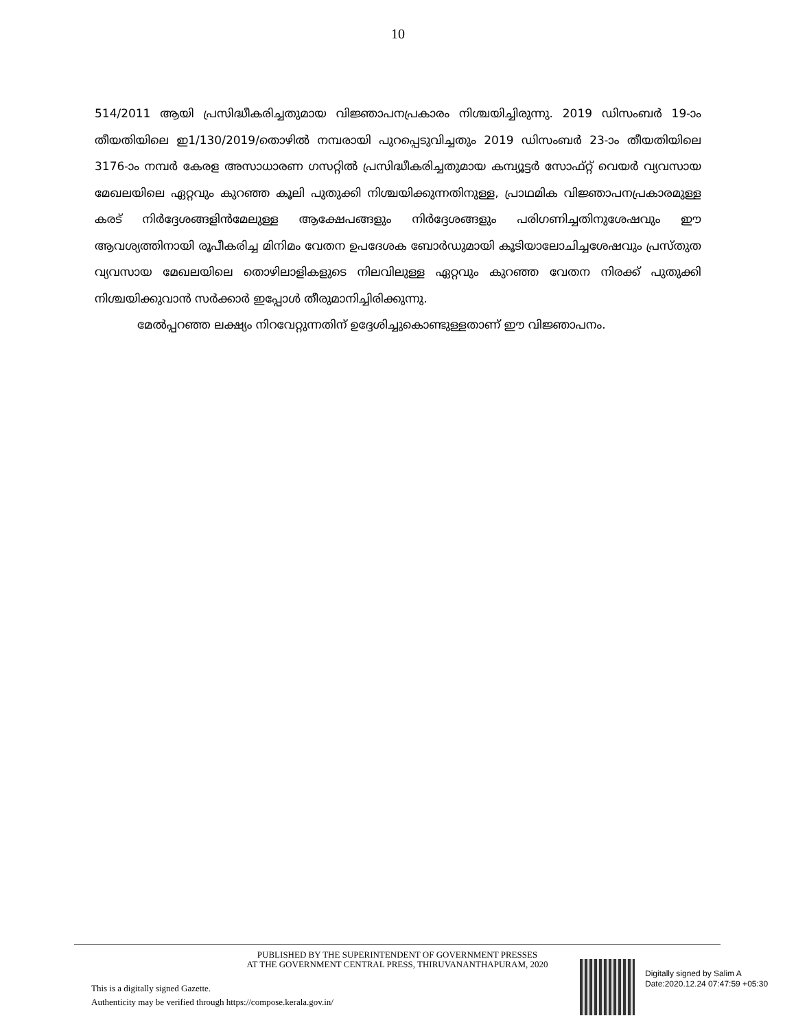10
514/2011 ആയി പ്രസിദ്ധീകരിച്ചതുമായ വിജ്ഞാപനപ്രകാരം നിശ്ചയിച്ചിരുന്നു. 2019 ഡിസംബർ 19-ാം തീയതിയിലെ ഇ1/130/2019/തൊഴിൽ നമ്പരായി പുറപ്പെടുവിച്ചതും 2019 ഡിസംബർ 23-ാം തീയതിയിലെ 3176-ാം നമ്പർ കേരള അസാധാരണ ഗസറ്റിൽ പ്രസിദ്ധീകരിച്ചതുമായ കമ്പ്യൂട്ടർ സോഫ്റ്റ് വെയർ വ്യവസായ മേഖലയിലെ ഏറ്റവും കുറഞ്ഞ കൂലി പുതുക്കി നിശ്ചയിക്കുന്നതിനുള്ള, പ്രാഥമിക വിജ്ഞാപനപ്രകാരമുള്ള കരട് നിർദ്ദേശങ്ങളിൻമേലുള്ള ആക്ഷേപങ്ങളും നിർദ്ദേശങ്ങളും പരിഗണിച്ചതിനുശേഷവും ഈ ആവശ്യത്തിനായി രൂപീകരിച്ച മിനിമം വേതന ഉപദേശക ബോർഡുമായി കൂടിയാലോചിച്ചശേഷവും പ്രസ്തുത വ്യവസായ മേഖലയിലെ തൊഴിലാളികളുടെ നിലവിലുള്ള ഏറ്റവും കുറഞ്ഞ വേതന നിരക്ക് പുതുക്കി നിശ്ചയിക്കുവാൻ സർക്കാർ ഇപ്പോൾ തീരുമാനിച്ചിരിക്കുന്നു.
മേൽപ്പറഞ്ഞ ലക്ഷ്യം നിറവേറ്റുന്നതിന് ഉദ്ദേശിച്ചുകൊണ്ടുള്ളതാണ് ഈ വിജ്ഞാപനം.
PUBLISHED BY THE SUPERINTENDENT OF GOVERNMENT PRESSES
AT THE GOVERNMENT CENTRAL PRESS, THIRUVANANTHAPURAM, 2020
This is a digitally signed Gazette.
Authenticity may be verified through https://compose.kerala.gov.in/
Digitally signed by Salim A
Date:2020.12.24 07:47:59 +05:30